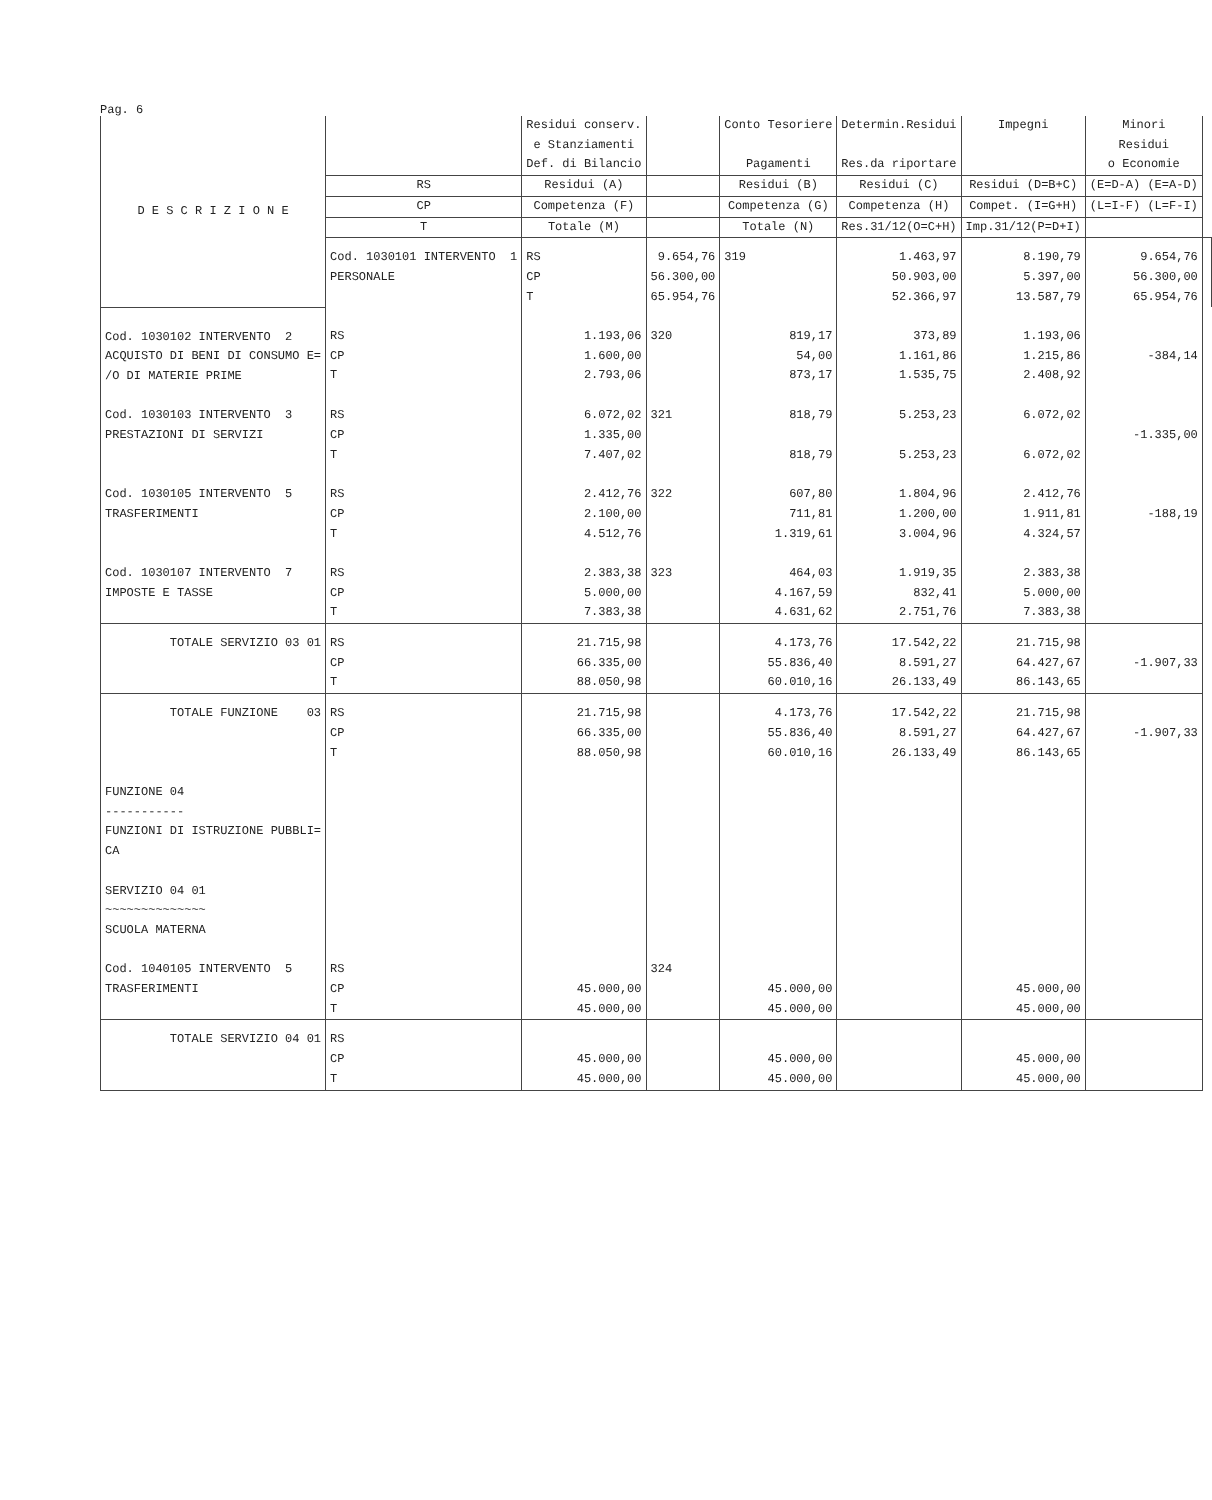Pag. 6
| D E S C R I Z I O N E | | Residui conserv. e Stanziamenti Def. di Bilancio | | Conto Tesoriere Pagamenti | Determin.Residui Res.da riportare | Impegni | Minori Residui o Economie | |
| --- | --- | --- | --- | --- | --- | --- | --- | --- |
| | RS | Residui (A) | | Residui (B) | Residui (C) | Residui (D=B+C) | (E=D-A) (E=A-D) | |
| | CP | Competenza (F) | | Competenza (G) | Competenza (H) | Compet. (I=G+H) | (L=I-F) (L=F-I) | |
| | T | Totale (M) | | Totale (N) | Res.31/12(O=C+H) | Imp.31/12(P=D+I) | | |
| | Cod. 1030101 INTERVENTO 1 PERSONALE | RS CP T | 9.654,76 56.300,00 65.954,76 | 319 | 1.463,97 50.903,00 52.366,97 | 8.190,79 5.397,00 13.587,79 | 9.654,76 56.300,00 65.954,76 | |
| Cod. 1030102 INTERVENTO 2 ACQUISTO DI BENI DI CONSUMO E= /O DI MATERIE PRIME | RS CP T | 1.193,06 1.600,00 2.793,06 | 320 | 819,17 54,00 873,17 | 373,89 1.161,86 1.535,75 | 1.193,06 1.215,86 2.408,92 | -384,14 | |
| Cod. 1030103 INTERVENTO 3 PRESTAZIONI DI SERVIZI | RS CP T | 6.072,02 1.335,00 7.407,02 | 321 | 818,79 818,79 | 5.253,23 5.253,23 | 6.072,02 6.072,02 | -1.335,00 | |
| Cod. 1030105 INTERVENTO 5 TRASFERIMENTI | RS CP T | 2.412,76 2.100,00 4.512,76 | 322 | 607,80 711,81 1.319,61 | 1.804,96 1.200,00 3.004,96 | 2.412,76 1.911,81 4.324,57 | -188,19 | |
| Cod. 1030107 INTERVENTO 7 IMPOSTE E TASSE | RS CP T | 2.383,38 5.000,00 7.383,38 | 323 | 464,03 4.167,59 4.631,62 | 1.919,35 832,41 2.751,76 | 2.383,38 5.000,00 7.383,38 | | |
| TOTALE SERVIZIO 03 01 | RS CP T | 21.715,98 66.335,00 88.050,98 | | 4.173,76 55.836,40 60.010,16 | 17.542,22 8.591,27 26.133,49 | 21.715,98 64.427,67 86.143,65 | -1.907,33 | |
| TOTALE FUNZIONE 03 | RS CP T | 21.715,98 66.335,00 88.050,98 | | 4.173,76 55.836,40 60.010,16 | 17.542,22 8.591,27 26.133,49 | 21.715,98 64.427,67 86.143,65 | -1.907,33 | |
| FUNZIONE 04 ----------- FUNZIONI DI ISTRUZIONE PUBBLI= CA SERVIZIO 04 01 ~~~~~~~~~~~~~~ SCUOLA MATERNA | | | | | | | | |
| Cod. 1040105 INTERVENTO 5 TRASFERIMENTI | RS CP T | 45.000,00 45.000,00 | 324 | 45.000,00 45.000,00 | | 45.000,00 45.000,00 | | |
| TOTALE SERVIZIO 04 01 | RS CP T | 45.000,00 45.000,00 | | 45.000,00 45.000,00 | | 45.000,00 45.000,00 | | |